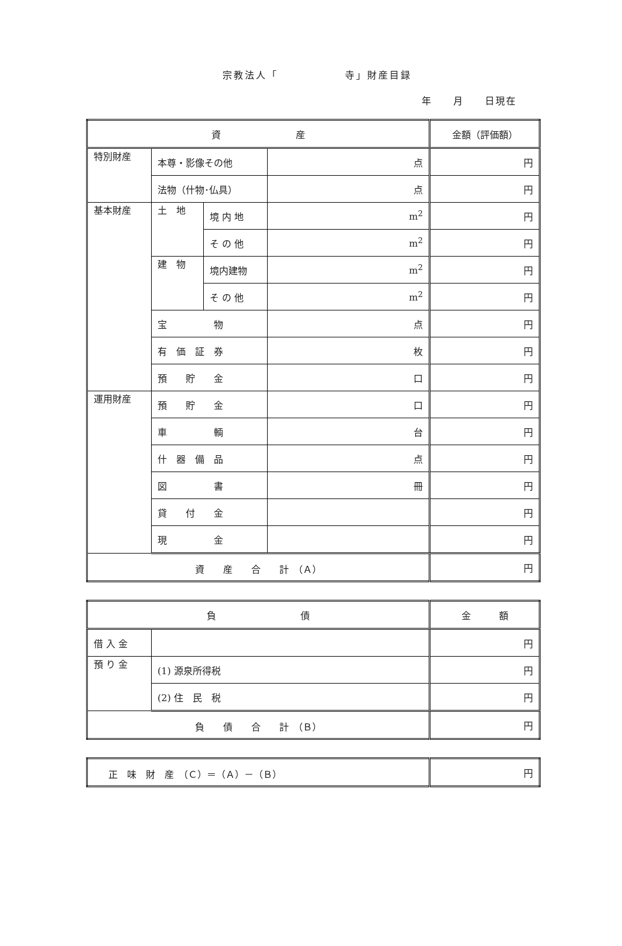宗教法人「　　　　　　寺」財産目録
年　　月　　日現在
| 資 産 | | | | 金額（評価額） |
| --- | --- | --- | --- | --- |
| 特別財産 | 本尊・影像その他 | | 点 | 円 |
| | 法物（什物･仏具） | | 点 | 円 |
| 基本財産 | 土 地 | 境 内 地 | m<sup>2</sup> | 円 |
| | | そ の 他 | m<sup>2</sup> | 円 |
| | 建 物 | 境内建物 | m<sup>2</sup> | 円 |
| | | そ の 他 | m<sup>2</sup> | 円 |
| | 宝 物 | | 点 | 円 |
| | 有 価 証 券 | | 枚 | 円 |
| | 預 貯 金 | | 口 | 円 |
| 運用財産 | 預 貯 金 | | 口 | 円 |
| | 車 輌 | | 台 | 円 |
| | 什 器 備 品 | | 点 | 円 |
| | 図 書 | | 冊 | 円 |
| | 貸 付 金 | | | 円 |
| | 現 金 | | | 円 |
| 資 産 合 計 （Ａ） | | | | 円 |
| 負 債 | | 金 額 |
| --- | --- | --- |
| 借 入 金 | | 円 |
| 預 り 金 | (1) 源泉所得税 | 円 |
| | (2) 住 民 税 | 円 |
| 負 債 合 計 （Ｂ） | | 円 |
| 正 味 財 産 （Ｃ）＝（Ａ）－（Ｂ） | 円 |